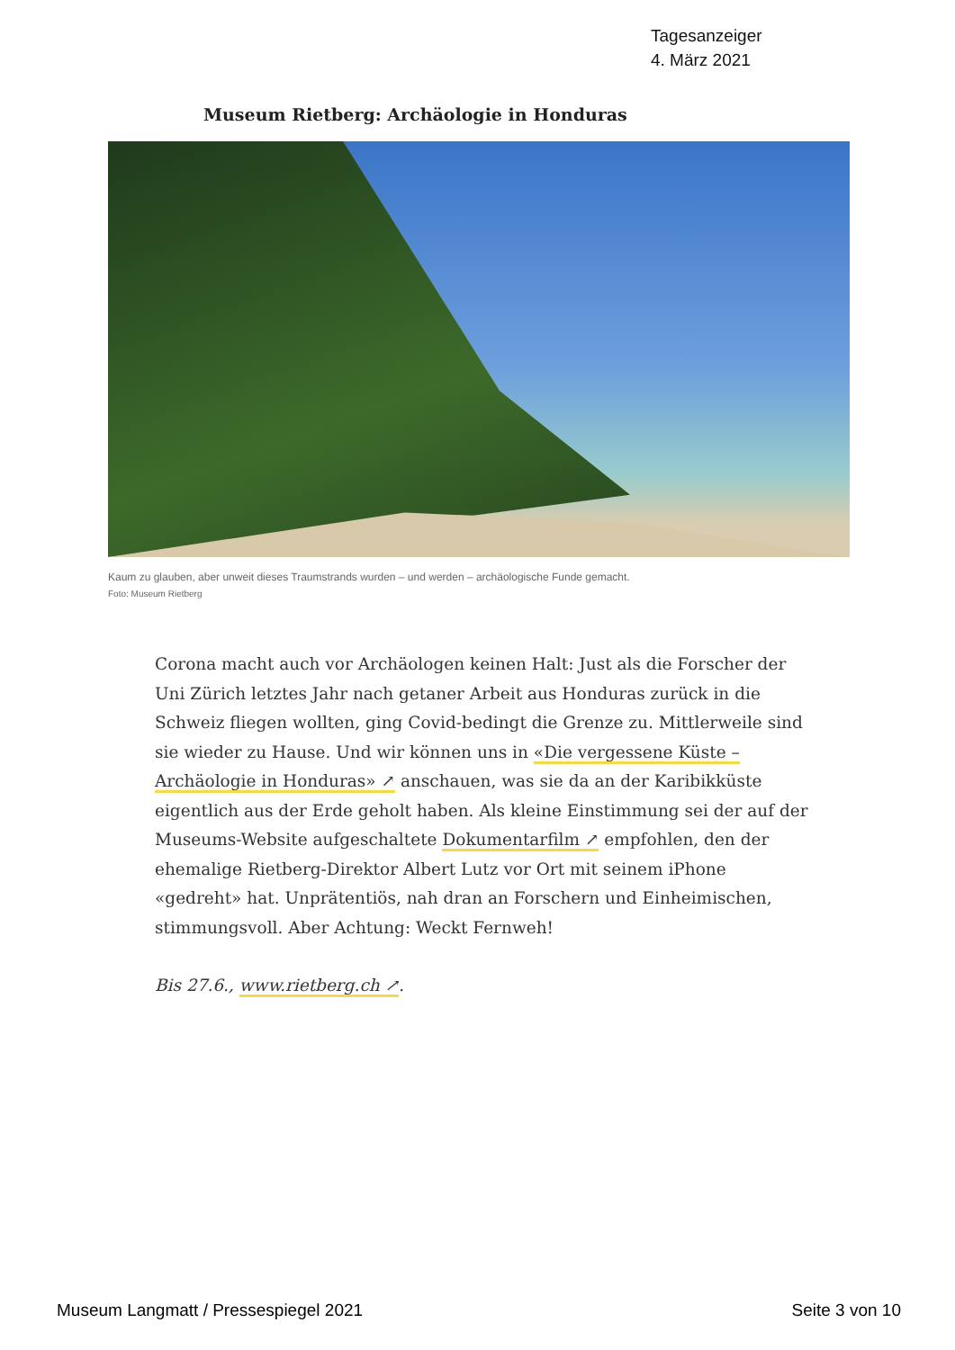Tagesanzeiger
4. März 2021
Museum Rietberg: Archäologie in Honduras
Kaum zu glauben, aber unweit dieses Traumstrands wurden – und werden – archäologische Funde gemacht.
Foto: Museum Rietberg
Corona macht auch vor Archäologen keinen Halt: Just als die Forscher der Uni Zürich letztes Jahr nach getaner Arbeit aus Honduras zurück in die Schweiz fliegen wollten, ging Covid-bedingt die Grenze zu. Mittlerweile sind sie wieder zu Hause. Und wir können uns in «Die vergessene Küste – Archäologie in Honduras» ↗ anschauen, was sie da an der Karibikküste eigentlich aus der Erde geholt haben. Als kleine Einstimmung sei der auf der Museums-Website aufgeschaltete Dokumentarfilm ↗ empfohlen, den der ehemalige Rietberg-Direktor Albert Lutz vor Ort mit seinem iPhone «gedreht» hat. Unprätentiös, nah dran an Forschern und Einheimischen, stimmungsvoll. Aber Achtung: Weckt Fernweh!
Bis 27.6., www.rietberg.ch ↗.
Museum Langmatt / Pressespiegel 2021 Seite 3 von 10